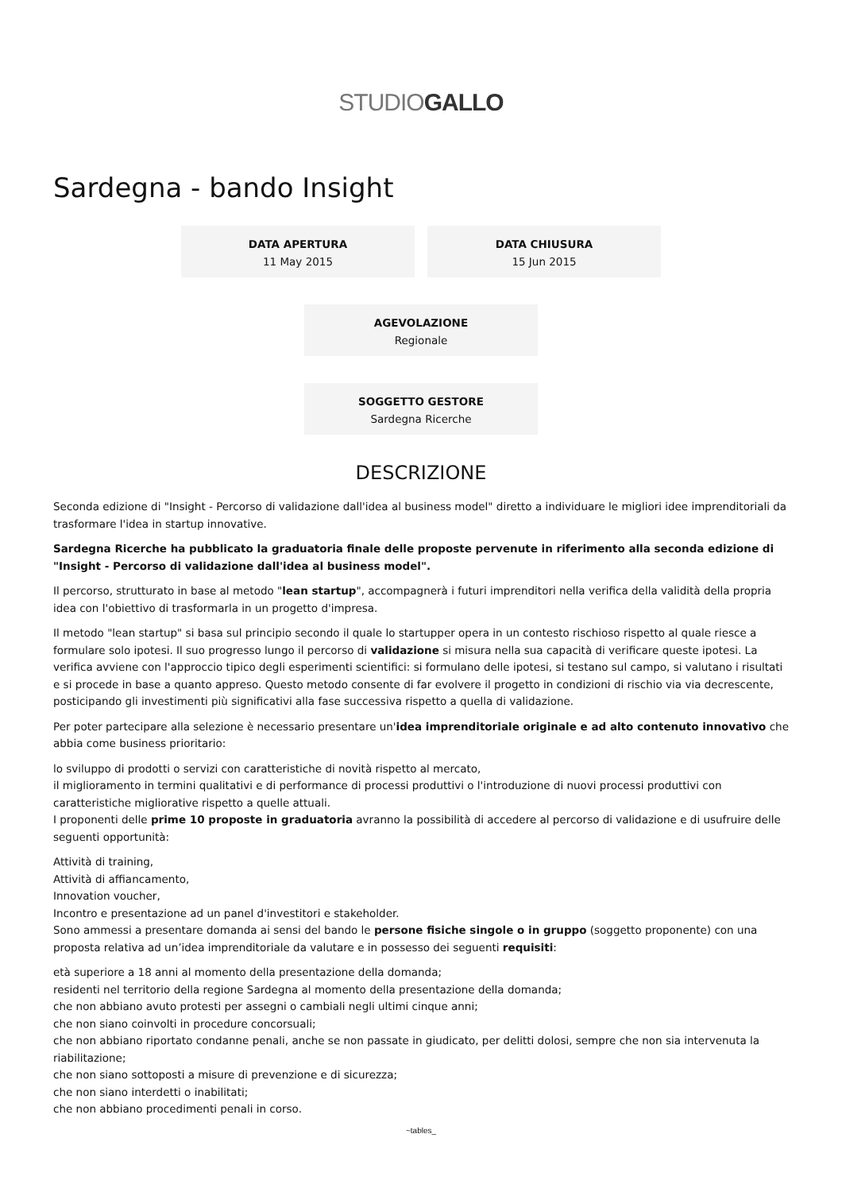STUDIOGALLO
Sardegna - bando Insight
DATA APERTURA
11 May 2015
DATA CHIUSURA
15 Jun 2015
AGEVOLAZIONE
Regionale
SOGGETTO GESTORE
Sardegna Ricerche
DESCRIZIONE
Seconda edizione di "Insight - Percorso di validazione dall'idea al business model" diretto a individuare le migliori idee imprenditoriali da trasformare l'idea in startup innovative.
Sardegna Ricerche ha pubblicato la graduatoria finale delle proposte pervenute in riferimento alla seconda edizione di "Insight - Percorso di validazione dall'idea al business model".
Il percorso, strutturato in base al metodo "lean startup", accompagnerà i futuri imprenditori nella verifica della validità della propria idea con l'obiettivo di trasformarla in un progetto d'impresa.
Il metodo "lean startup" si basa sul principio secondo il quale lo startupper opera in un contesto rischioso rispetto al quale riesce a formulare solo ipotesi. Il suo progresso lungo il percorso di validazione si misura nella sua capacità di verificare queste ipotesi. La verifica avviene con l'approccio tipico degli esperimenti scientifici: si formulano delle ipotesi, si testano sul campo, si valutano i risultati e si procede in base a quanto appreso. Questo metodo consente di far evolvere il progetto in condizioni di rischio via via decrescente, posticipando gli investimenti più significativi alla fase successiva rispetto a quella di validazione.
Per poter partecipare alla selezione è necessario presentare un'idea imprenditoriale originale e ad alto contenuto innovativo che abbia come business prioritario:
lo sviluppo di prodotti o servizi con caratteristiche di novità rispetto al mercato,
il miglioramento in termini qualitativi e di performance di processi produttivi o l'introduzione di nuovi processi produttivi con caratteristiche migliorative rispetto a quelle attuali.
I proponenti delle prime 10 proposte in graduatoria avranno la possibilità di accedere al percorso di validazione e di usufruire delle seguenti opportunità:
Attività di training,
Attività di affiancamento,
Innovation voucher,
Incontro e presentazione ad un panel d'investitori e stakeholder.
Sono ammessi a presentare domanda ai sensi del bando le persone fisiche singole o in gruppo (soggetto proponente) con una proposta relativa ad un’idea imprenditoriale da valutare e in possesso dei seguenti requisiti:
età superiore a 18 anni al momento della presentazione della domanda;
residenti nel territorio della regione Sardegna al momento della presentazione della domanda;
che non abbiano avuto protesti per assegni o cambiali negli ultimi cinque anni;
che non siano coinvolti in procedure concorsuali;
che non abbiano riportato condanne penali, anche se non passate in giudicato, per delitti dolosi, sempre che non sia intervenuta la riabilitazione;
che non siano sottoposti a misure di prevenzione e di sicurezza;
che non siano interdetti o inabilitati;
che non abbiano procedimenti penali in corso.
~tables_